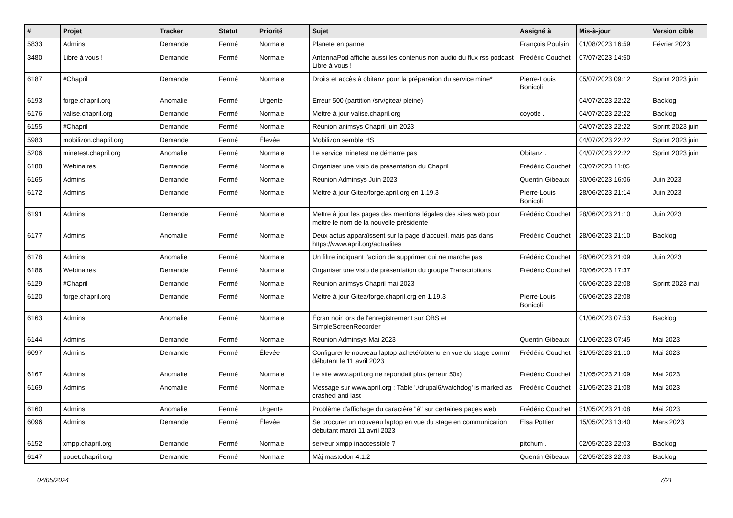| # | Projet | Tracker | Statut | Priorité | Sujet | Assigné à | Mis-à-jour | Version cible |
| --- | --- | --- | --- | --- | --- | --- | --- | --- |
| 5833 | Admins | Demande | Fermé | Normale | Planete en panne | François Poulain | 01/08/2023 16:59 | Février 2023 |
| 3480 | Libre à vous ! | Demande | Fermé | Normale | AntennaPod affiche aussi les contenus non audio du flux rss podcast Libre à vous ! | Frédéric Couchet | 07/07/2023 14:50 | |
| 6187 | #Chapril | Demande | Fermé | Normale | Droits et accès à obitanz pour la préparation du service mine* | Pierre-Louis Bonicoli | 05/07/2023 09:12 | Sprint 2023 juin |
| 6193 | forge.chapril.org | Anomalie | Fermé | Urgente | Erreur 500 (partition /srv/gitea/ pleine) | | 04/07/2023 22:22 | Backlog |
| 6176 | valise.chapril.org | Demande | Fermé | Normale | Mettre à jour valise.chapril.org | coyotle . | 04/07/2023 22:22 | Backlog |
| 6155 | #Chapril | Demande | Fermé | Normale | Réunion animsys Chapril juin 2023 | | 04/07/2023 22:22 | Sprint 2023 juin |
| 5983 | mobilizon.chapril.org | Demande | Fermé | Élevée | Mobilizon semble HS | | 04/07/2023 22:22 | Sprint 2023 juin |
| 5206 | minetest.chapril.org | Anomalie | Fermé | Normale | Le service minetest ne démarre pas | Obitanz . | 04/07/2023 22:22 | Sprint 2023 juin |
| 6188 | Webinaires | Demande | Fermé | Normale | Organiser une visio de présentation du Chapril | Frédéric Couchet | 03/07/2023 11:05 | |
| 6165 | Admins | Demande | Fermé | Normale | Réunion Adminsys Juin 2023 | Quentin Gibeaux | 30/06/2023 16:06 | Juin 2023 |
| 6172 | Admins | Demande | Fermé | Normale | Mettre à jour Gitea/forge.april.org en 1.19.3 | Pierre-Louis Bonicoli | 28/06/2023 21:14 | Juin 2023 |
| 6191 | Admins | Demande | Fermé | Normale | Mettre à jour les pages des mentions légales des sites web pour mettre le nom de la nouvelle présidente | Frédéric Couchet | 28/06/2023 21:10 | Juin 2023 |
| 6177 | Admins | Anomalie | Fermé | Normale | Deux actus apparaîssent sur la page d'accueil, mais pas dans https://www.april.org/actualites | Frédéric Couchet | 28/06/2023 21:10 | Backlog |
| 6178 | Admins | Anomalie | Fermé | Normale | Un filtre indiquant l'action de supprimer qui ne marche pas | Frédéric Couchet | 28/06/2023 21:09 | Juin 2023 |
| 6186 | Webinaires | Demande | Fermé | Normale | Organiser une visio de présentation du groupe Transcriptions | Frédéric Couchet | 20/06/2023 17:37 | |
| 6129 | #Chapril | Demande | Fermé | Normale | Réunion animsys Chapril mai 2023 | | 06/06/2023 22:08 | Sprint 2023 mai |
| 6120 | forge.chapril.org | Demande | Fermé | Normale | Mettre à jour Gitea/forge.chapril.org en 1.19.3 | Pierre-Louis Bonicoli | 06/06/2023 22:08 | |
| 6163 | Admins | Anomalie | Fermé | Normale | Écran noir lors de l'enregistrement sur OBS et SimpleScreenRecorder | | 01/06/2023 07:53 | Backlog |
| 6144 | Admins | Demande | Fermé | Normale | Réunion Adminsys Mai 2023 | Quentin Gibeaux | 01/06/2023 07:45 | Mai 2023 |
| 6097 | Admins | Demande | Fermé | Élevée | Configurer le nouveau laptop acheté/obtenu en vue du stage comm' débutant le 11 avril 2023 | Frédéric Couchet | 31/05/2023 21:10 | Mai 2023 |
| 6167 | Admins | Anomalie | Fermé | Normale | Le site www.april.org ne répondait plus (erreur 50x) | Frédéric Couchet | 31/05/2023 21:09 | Mai 2023 |
| 6169 | Admins | Anomalie | Fermé | Normale | Message sur www.april.org : Table './drupal6/watchdog' is marked as crashed and last | Frédéric Couchet | 31/05/2023 21:08 | Mai 2023 |
| 6160 | Admins | Anomalie | Fermé | Urgente | Problème d'affichage du caractère "é" sur certaines pages web | Frédéric Couchet | 31/05/2023 21:08 | Mai 2023 |
| 6096 | Admins | Demande | Fermé | Élevée | Se procurer un nouveau laptop en vue du stage en communication débutant mardi 11 avril 2023 | Elsa Pottier | 15/05/2023 13:40 | Mars 2023 |
| 6152 | xmpp.chapril.org | Demande | Fermé | Normale | serveur xmpp inaccessible ? | pitchum . | 02/05/2023 22:03 | Backlog |
| 6147 | pouet.chapril.org | Demande | Fermé | Normale | Màj mastodon 4.1.2 | Quentin Gibeaux | 02/05/2023 22:03 | Backlog |
04/05/2024 7/21